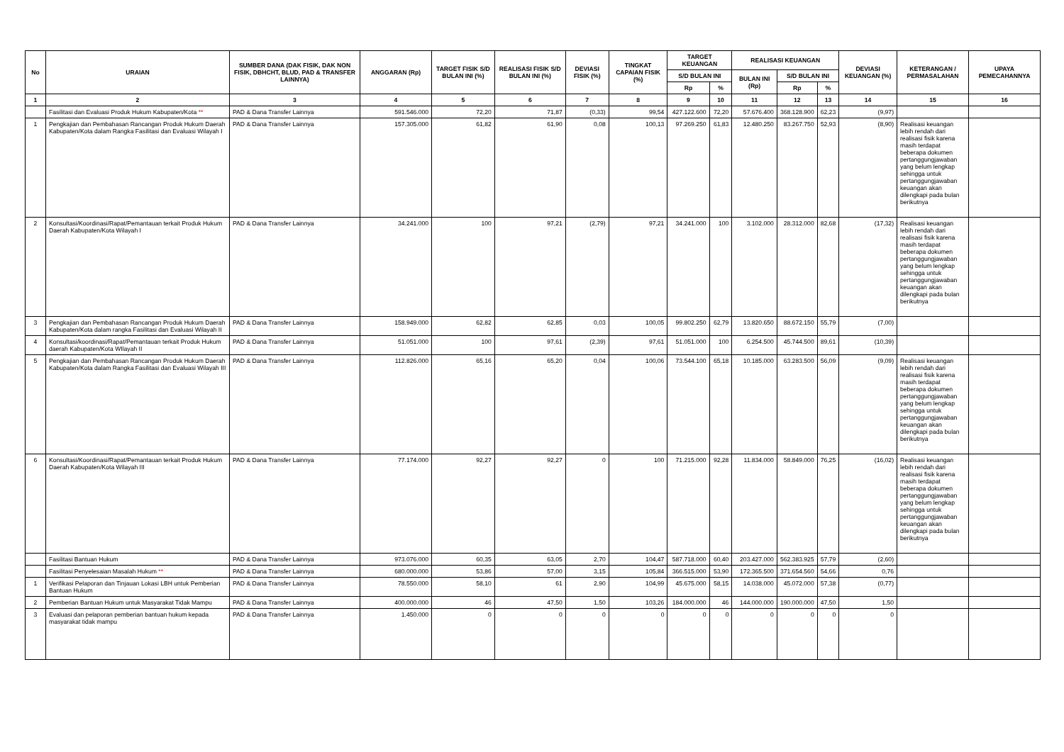| No | URAIAN | SUMBER DANA (DAK FISIK, DAK NON FISIK, DBHCHT, BLUD, PAD & TRANSFER LAINNYA) | ANGGARAN (Rp) | TARGET FISIK S/D BULAN INI (%) | REALISASI FISIK S/D BULAN INI (%) | DEVIASI FISIK (%) | TINGKAT CAPAIAN FISIK (%) | TARGET KEUANGAN | | REALISASI KEUANGAN | | | DEVIASI KEUANGAN (%) | KETERANGAN / PERMASALAHAN | UPAYA PEMECAHANNYA |
| --- | --- | --- | --- | --- | --- | --- | --- | --- | --- | --- | --- | --- | --- | --- | --- |
| | | | | | | | | S/D BULAN INI | | BULAN INI (Rp) | S/D BULAN INI | | | | |
| | | | | | | | | Rp | % | | Rp | % | | | |
| 1 | 2 | 3 | 4 | 5 | 6 | 7 | 8 | 9 | 10 | 11 | 12 | 13 | 14 | 15 | 16 |
| | Fasilitasi dan Evaluasi Produk Hukum Kabupaten/Kota ** | PAD & Dana Transfer Lainnya | 591.546.000 | 72,20 | 71,87 | (0,33) | 99,54 | 427.122.600 | 72,20 | 57.676.400 | 368.128.900 | 62,23 | (9,97) | | |
| 1 | Pengkajian dan Pembahasan Rancangan Produk Hukum Daerah Kabupaten/Kota dalam Rangka Fasilitasi dan Evaluasi Wilayah I | PAD & Dana Transfer Lainnya | 157.305.000 | 61,82 | 61,90 | 0,08 | 100,13 | 97.269.250 | 61,83 | 12.480.250 | 83.267.750 | 52,93 | (8,90) | Realisasi keuangan lebih rendah dari realisasi fisik karena masih terdapat beberapa dokumen pertanggungjawaban yang belum lengkap sehingga untuk pertanggungjawaban keuangan akan dilengkapi pada bulan berikutnya | |
| 2 | Konsultasi/Koordinasi/Rapat/Pemantauan terkait Produk Hukum Daerah Kabupaten/Kota Wilayah I | PAD & Dana Transfer Lainnya | 34.241.000 | 100 | 97,21 | (2,79) | 97,21 | 34.241.000 | 100 | 3.102.000 | 28.312.000 | 82,68 | (17,32) | Realisasi keuangan lebih rendah dari realisasi fisik karena masih terdapat beberapa dokumen pertanggungjawaban yang belum lengkap sehingga untuk pertanggungjawaban keuangan akan dilengkapi pada bulan berikutnya | |
| 3 | Pengkajian dan Pembahasan Rancangan Produk Hukum Daerah Kabupaten/Kota dalam rangka Fasilitasi dan Evaluasi Wilayah II | PAD & Dana Transfer Lainnya | 158.949.000 | 62,82 | 62,85 | 0,03 | 100,05 | 99.802.250 | 62,79 | 13.820.650 | 88.672.150 | 55,79 | (7,00) | | |
| 4 | Konsultasi/koordinasi/Rapat/Pemantauan terkait Produk Hukum daerah Kabupaten/Kota WIlayah II | PAD & Dana Transfer Lainnya | 51.051.000 | 100 | 97,61 | (2,39) | 97,61 | 51.051.000 | 100 | 6.254.500 | 45.744.500 | 89,61 | (10,39) | | |
| 5 | Pengkajian dan Pembahasan Rancangan Produk Hukum Daerah Kabupaten/Kota dalam Rangka Fasilitasi dan Evaluasi Wilayah III | PAD & Dana Transfer Lainnya | 112.826.000 | 65,16 | 65,20 | 0,04 | 100,06 | 73.544.100 | 65,18 | 10.185.000 | 63.283.500 | 56,09 | (9,09) | Realisasi keuangan lebih rendah dari realisasi fisik karena masih terdapat beberapa dokumen pertanggungjawaban yang belum lengkap sehingga untuk pertanggungjawaban keuangan akan dilengkapi pada bulan berikutnya | |
| 6 | Konsultasi/Koordinasi/Rapat/Pemantauan terkait Produk Hukum Daerah Kabupaten/Kota Wilayah III | PAD & Dana Transfer Lainnya | 77.174.000 | 92,27 | 92,27 | 0 | 100 | 71.215.000 | 92,28 | 11.834.000 | 58.849.000 | 76,25 | (16,02) | Realisasi keuangan lebih rendah dari realisasi fisik karena masih terdapat beberapa dokumen pertanggungjawaban yang belum lengkap sehingga untuk pertanggungjawaban keuangan akan dilengkapi pada bulan berikutnya | |
| | Fasilitasi Bantuan Hukum | PAD & Dana Transfer Lainnya | 973.076.000 | 60,35 | 63,05 | 2,70 | 104,47 | 587.718.000 | 60,40 | 203.427.000 | 562.383.925 | 57,79 | (2,60) | | |
| | Fasilitasi Penyelesaian Masalah Hukum ** | PAD & Dana Transfer Lainnya | 680.000.000 | 53,86 | 57,00 | 3,15 | 105,84 | 366.515.000 | 53,90 | 172.365.500 | 371.654.560 | 54,66 | 0,76 | | |
| 1 | Verifikasi Pelaporan dan Tinjauan Lokasi LBH untuk Pemberian Bantuan Hukum | PAD & Dana Transfer Lainnya | 78.550.000 | 58,10 | 61 | 2,90 | 104,99 | 45.675.000 | 58,15 | 14.038.000 | 45.072.000 | 57,38 | (0,77) | | |
| 2 | Pemberian Bantuan Hukum untuk Masyarakat Tidak Mampu | PAD & Dana Transfer Lainnya | 400.000.000 | 46 | 47,50 | 1,50 | 103,26 | 184.000.000 | 46 | 144.000.000 | 190.000.000 | 47,50 | 1,50 | | |
| 3 | Evaluasi dan pelaporan pemberian bantuan hukum kepada masyarakat tidak mampu | PAD & Dana Transfer Lainnya | 1.450.000 | 0 | 0 | 0 | 0 | 0 | 0 | 0 | 0 | 0 | 0 | | |